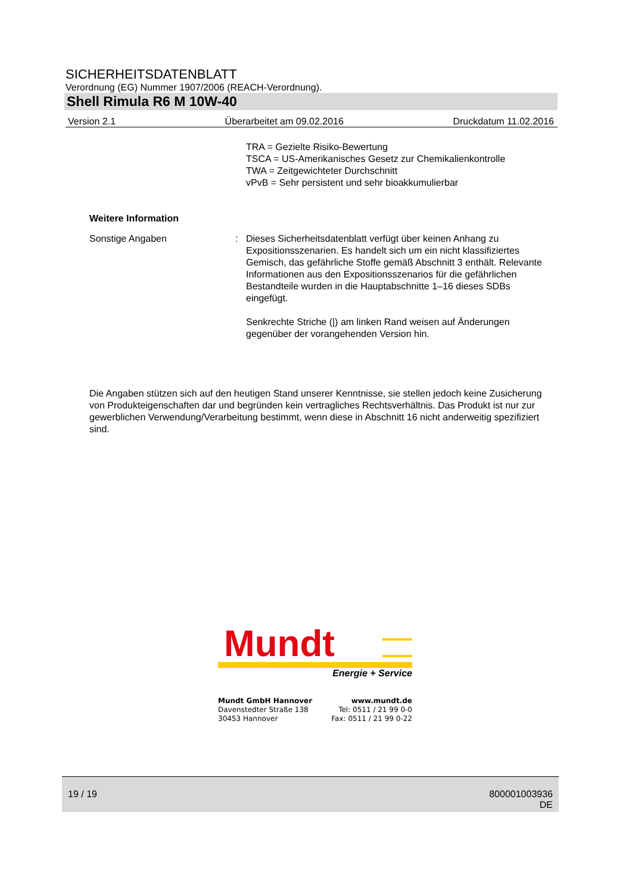SICHERHEITSDATENBLATT
Verordnung (EG) Nummer 1907/2006 (REACH-Verordnung).
Shell Rimula R6 M 10W-40
Version 2.1 Überarbeitet am 09.02.2016 Druckdatum 11.02.2016
TRA = Gezielte Risiko-Bewertung
TSCA = US-Amerikanisches Gesetz zur Chemikalienkontrolle
TWA = Zeitgewichteter Durchschnitt
vPvB = Sehr persistent und sehr bioakkumulierbar
Weitere Information
Sonstige Angaben : Dieses Sicherheitsdatenblatt verfügt über keinen Anhang zu Expositionsszenarien. Es handelt sich um ein nicht klassifiziertes Gemisch, das gefährliche Stoffe gemäß Abschnitt 3 enthält. Relevante Informationen aus den Expositionsszenarios für die gefährlichen Bestandteile wurden in die Hauptabschnitte 1–16 dieses SDBs eingefügt.
Senkrechte Striche (|) am linken Rand weisen auf Änderungen gegenüber der vorangehenden Version hin.
Die Angaben stützen sich auf den heutigen Stand unserer Kenntnisse, sie stellen jedoch keine Zusicherung von Produkteigenschaften dar und begründen kein vertragliches Rechtsverhältnis. Das Produkt ist nur zur gewerblichen Verwendung/Verarbeitung bestimmt, wenn diese in Abschnitt 16 nicht anderweitig spezifiziert sind.
Mundt
Energie + Service
Mundt GmbH Hannover
Davenstedter Straße 138
30453 Hannover
www.mundt.de
Tel: 0511 / 21 99 0-0
Fax: 0511 / 21 99 0-22
19 / 19 800001003936
DE